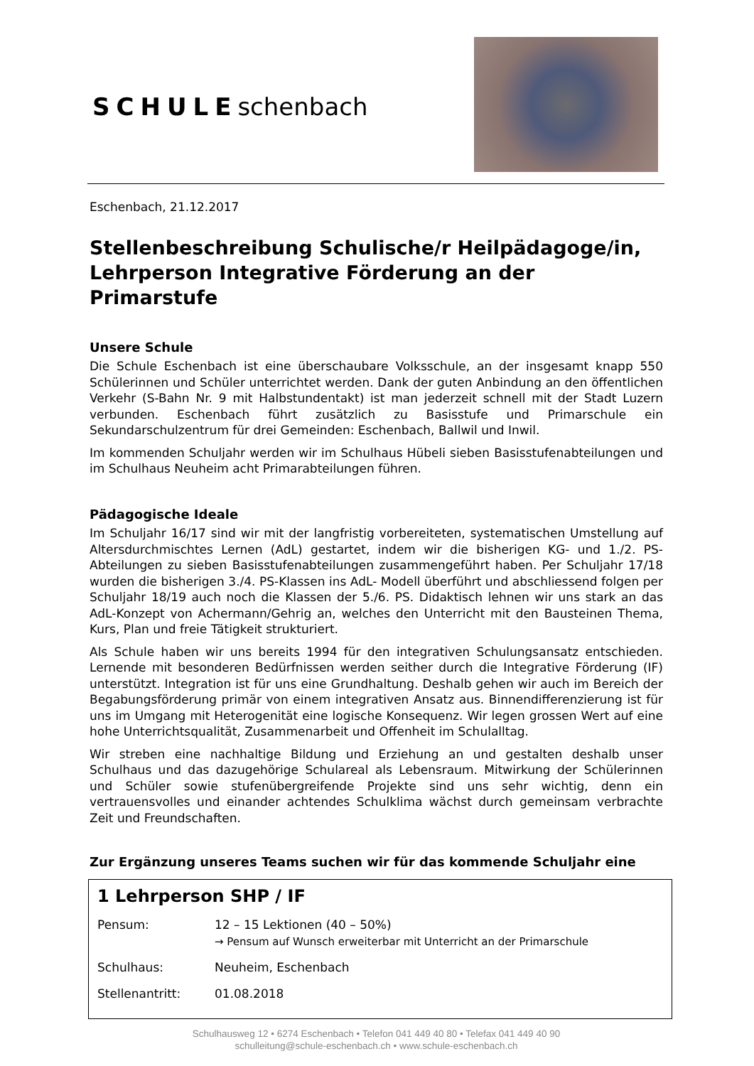SCHULEschenbach
Eschenbach, 21.12.2017
Stellenbeschreibung Schulische/r Heilpädagoge/in, Lehrperson Integrative Förderung an der Primarstufe
Unsere Schule
Die Schule Eschenbach ist eine überschaubare Volksschule, an der insgesamt knapp 550 Schülerinnen und Schüler unterrichtet werden. Dank der guten Anbindung an den öffentlichen Verkehr (S-Bahn Nr. 9 mit Halbstundentakt) ist man jederzeit schnell mit der Stadt Luzern verbunden. Eschenbach führt zusätzlich zu Basisstufe und Primarschule ein Sekundarschulzentrum für drei Gemeinden: Eschenbach, Ballwil und Inwil.
Im kommenden Schuljahr werden wir im Schulhaus Hübeli sieben Basisstufenabteilungen und im Schulhaus Neuheim acht Primarabteilungen führen.
Pädagogische Ideale
Im Schuljahr 16/17 sind wir mit der langfristig vorbereiteten, systematischen Umstellung auf Altersdurchmischtes Lernen (AdL) gestartet, indem wir die bisherigen KG- und 1./2. PS-Abteilungen zu sieben Basisstufenabteilungen zusammengeführt haben. Per Schuljahr 17/18 wurden die bisherigen 3./4. PS-Klassen ins AdL- Modell überführt und abschliessend folgen per Schuljahr 18/19 auch noch die Klassen der 5./6. PS. Didaktisch lehnen wir uns stark an das AdL-Konzept von Achermann/Gehrig an, welches den Unterricht mit den Bausteinen Thema, Kurs, Plan und freie Tätigkeit strukturiert.
Als Schule haben wir uns bereits 1994 für den integrativen Schulungsansatz entschieden. Lernende mit besonderen Bedürfnissen werden seither durch die Integrative Förderung (IF) unterstützt. Integration ist für uns eine Grundhaltung. Deshalb gehen wir auch im Bereich der Begabungsförderung primär von einem integrativen Ansatz aus. Binnendifferenzierung ist für uns im Umgang mit Heterogenität eine logische Konsequenz. Wir legen grossen Wert auf eine hohe Unterrichtsqualität, Zusammenarbeit und Offenheit im Schulalltag.
Wir streben eine nachhaltige Bildung und Erziehung an und gestalten deshalb unser Schulhaus und das dazugehörige Schulareal als Lebensraum. Mitwirkung der Schülerinnen und Schüler sowie stufenübergreifende Projekte sind uns sehr wichtig, denn ein vertrauensvolles und einander achtendes Schulklima wächst durch gemeinsam verbrachte Zeit und Freundschaften.
Zur Ergänzung unseres Teams suchen wir für das kommende Schuljahr eine
1 Lehrperson SHP / IF
| Pensum: | 12 – 15 Lektionen (40 – 50%) → Pensum auf Wunsch erweiterbar mit Unterricht an der Primarschule |
| Schulhaus: | Neuheim, Eschenbach |
| Stellenantritt: | 01.08.2018 |
Schulhausweg 12 • 6274 Eschenbach • Telefon 041 449 40 80 • Telefax 041 449 40 90
schulleitung@schule-eschenbach.ch • www.schule-eschenbach.ch